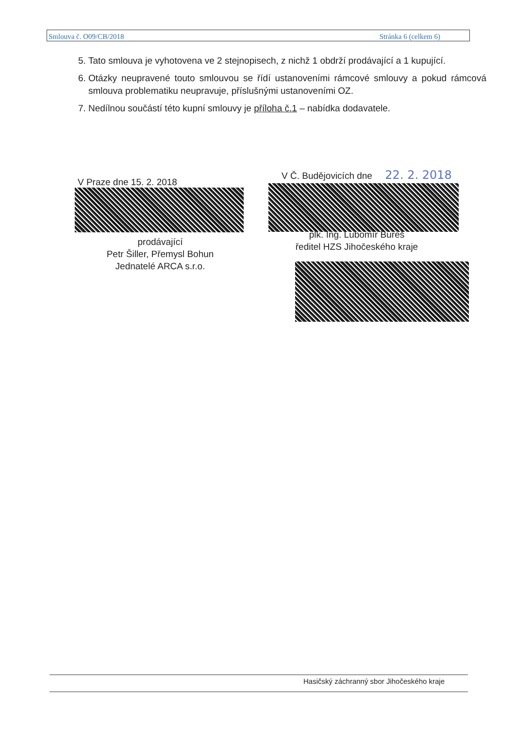Smlouva č. O09/CB/2018 Stránka 6 (celkem 6)
5. Tato smlouva je vyhotovena ve 2 stejnopisech, z nichž 1 obdrží prodávající a 1 kupující.
6. Otázky neupravené touto smlouvou se řídí ustanoveními rámcové smlouvy a pokud rámcová smlouva problematiku neupravuje, příslušnými ustanoveními OZ.
7. Nedílnou součástí této kupní smlouvy je příloha č.1 – nabídka dodavatele.
V Praze dne 15. 2. 2018
prodávající
Petr Šiller, Přemysl Bohun
Jednatelé ARCA s.r.o.
V Č. Budějovicích dne 22. 2. 2018
plk. Ing. Lubomír Bureš
ředitel HZS Jihočeského kraje
Hasičský záchranný sbor Jihočeského kraje